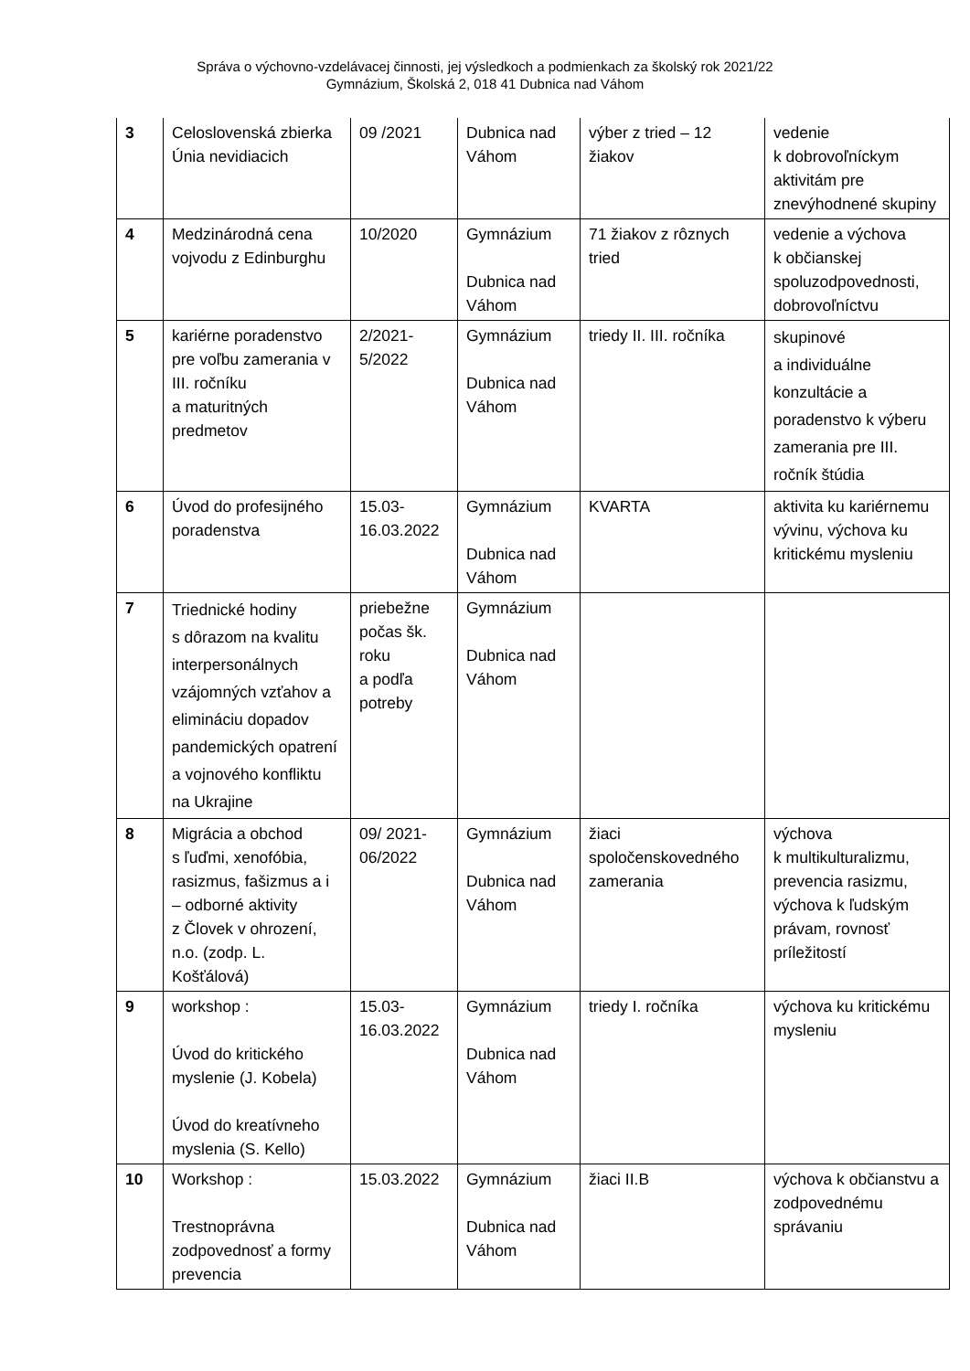Správa o výchovno-vzdelávacej činnosti, jej výsledkoch a podmienkach za školský rok 2021/22
Gymnázium, Školská 2, 018 41 Dubnica nad Váhom
| 3 | Celoslovenská zbierka Únia nevidiacich | 09 /2021 | Dubnica nad Váhom | výber z tried – 12 žiakov | vedenie k dobrovoľníckym aktivitám pre znevýhodnené skupiny |
| 4 | Medzinárodná cena vojvodu z Edinburghu | 10/2020 | Gymnázium Dubnica nad Váhom | 71 žiakov z rôznych tried | vedenie a výchova k občianskej spoluzodpovednosti, dobrovoľníctvu |
| 5 | kariérne poradenstvo pre voľbu zamerania v III. ročníku a maturitných predmetov | 2/2021- 5/2022 | Gymnázium Dubnica nad Váhom | triedy II. III. ročníka | skupinové a individuálne konzultácie a poradenstvo k výberu zamerania pre III. ročník štúdia |
| 6 | Úvod do profesijného poradenstva | 15.03- 16.03.2022 | Gymnázium Dubnica nad Váhom | KVARTA | aktivita ku kariérnemu vývinu, výchova ku kritickému mysleniu |
| 7 | Triednické hodiny s dôrazom na kvalitu interpersonálnych vzájomných vzťahov a elimináciu dopadov pandemických opatrení a vojnového konfliktu na Ukrajine | priebežne počas šk. roku a podľa potreby | Gymnázium Dubnica nad Váhom | | |
| 8 | Migrácia a obchod s ľuďmi, xenofóbia, rasizmus, fašizmus a i – odborné aktivity z Človek v ohrození, n.o. (zodp. L. Košťálová) | 09/ 2021- 06/2022 | Gymnázium Dubnica nad Váhom | žiaci spoločenskovedného zamerania | výchova k multikulturalizmu, prevencia rasizmu, výchova k ľudským právam, rovnosť príležitostí |
| 9 | workshop : Úvod do kritického myslenie (J. Kobela) Úvod do kreatívneho myslenia (S. Kello) | 15.03- 16.03.2022 | Gymnázium Dubnica nad Váhom | triedy I. ročníka | výchova ku kritickému mysleniu |
| 10 | Workshop : Trestnoprávna zodpovednosť a formy prevencia | 15.03.2022 | Gymnázium Dubnica nad Váhom | žiaci II.B | výchova k občianstvu a zodpovednému správaniu |